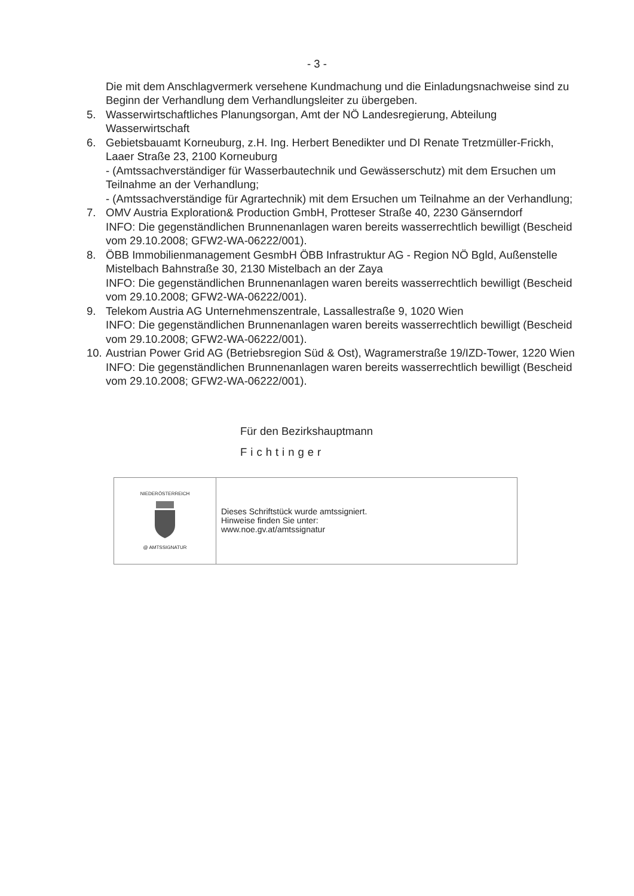- 3 -
Die mit dem Anschlagvermerk versehene Kundmachung und die Einladungsnachweise sind zu Beginn der Verhandlung dem Verhandlungsleiter zu übergeben.
5. Wasserwirtschaftliches Planungsorgan, Amt der NÖ Landesregierung, Abteilung Wasserwirtschaft
6. Gebietsbauamt Korneuburg, z.H. Ing. Herbert Benedikter und DI Renate Tretzmüller-Frickh, Laaer Straße 23, 2100 Korneuburg
- (Amtssachverständiger für Wasserbautechnik und Gewässerschutz) mit dem Ersuchen um Teilnahme an der Verhandlung;
- (Amtssachverständige für Agrartechnik) mit dem Ersuchen um Teilnahme an der Verhandlung;
7. OMV Austria Exploration& Production GmbH, Protteser Straße 40, 2230 Gänserndorf
INFO: Die gegenständlichen Brunnenanlagen waren bereits wasserrechtlich bewilligt (Bescheid vom 29.10.2008; GFW2-WA-06222/001).
8. ÖBB Immobilienmanagement GesmbH ÖBB Infrastruktur AG - Region NÖ Bgld, Außenstelle Mistelbach Bahnstraße 30, 2130 Mistelbach an der Zaya
INFO: Die gegenständlichen Brunnenanlagen waren bereits wasserrechtlich bewilligt (Bescheid vom 29.10.2008; GFW2-WA-06222/001).
9. Telekom Austria AG Unternehmenszentrale, Lassallestraße 9, 1020 Wien
INFO: Die gegenständlichen Brunnenanlagen waren bereits wasserrechtlich bewilligt (Bescheid vom 29.10.2008; GFW2-WA-06222/001).
10.
Austrian Power Grid AG (Betriebsregion Süd & Ost), Wagramerstraße 19/IZD-Tower, 1220 Wien
INFO: Die gegenständlichen Brunnenanlagen waren bereits wasserrechtlich bewilligt (Bescheid vom 29.10.2008; GFW2-WA-06222/001).
Für den Bezirkshauptmann
Fichtinger
| NIEDERÖSTERREICH @ AMTSSIGNATUR | Dieses Schriftstück wurde amtssigniert. Hinweise finden Sie unter: www.noe.gv.at/amtssignatur |